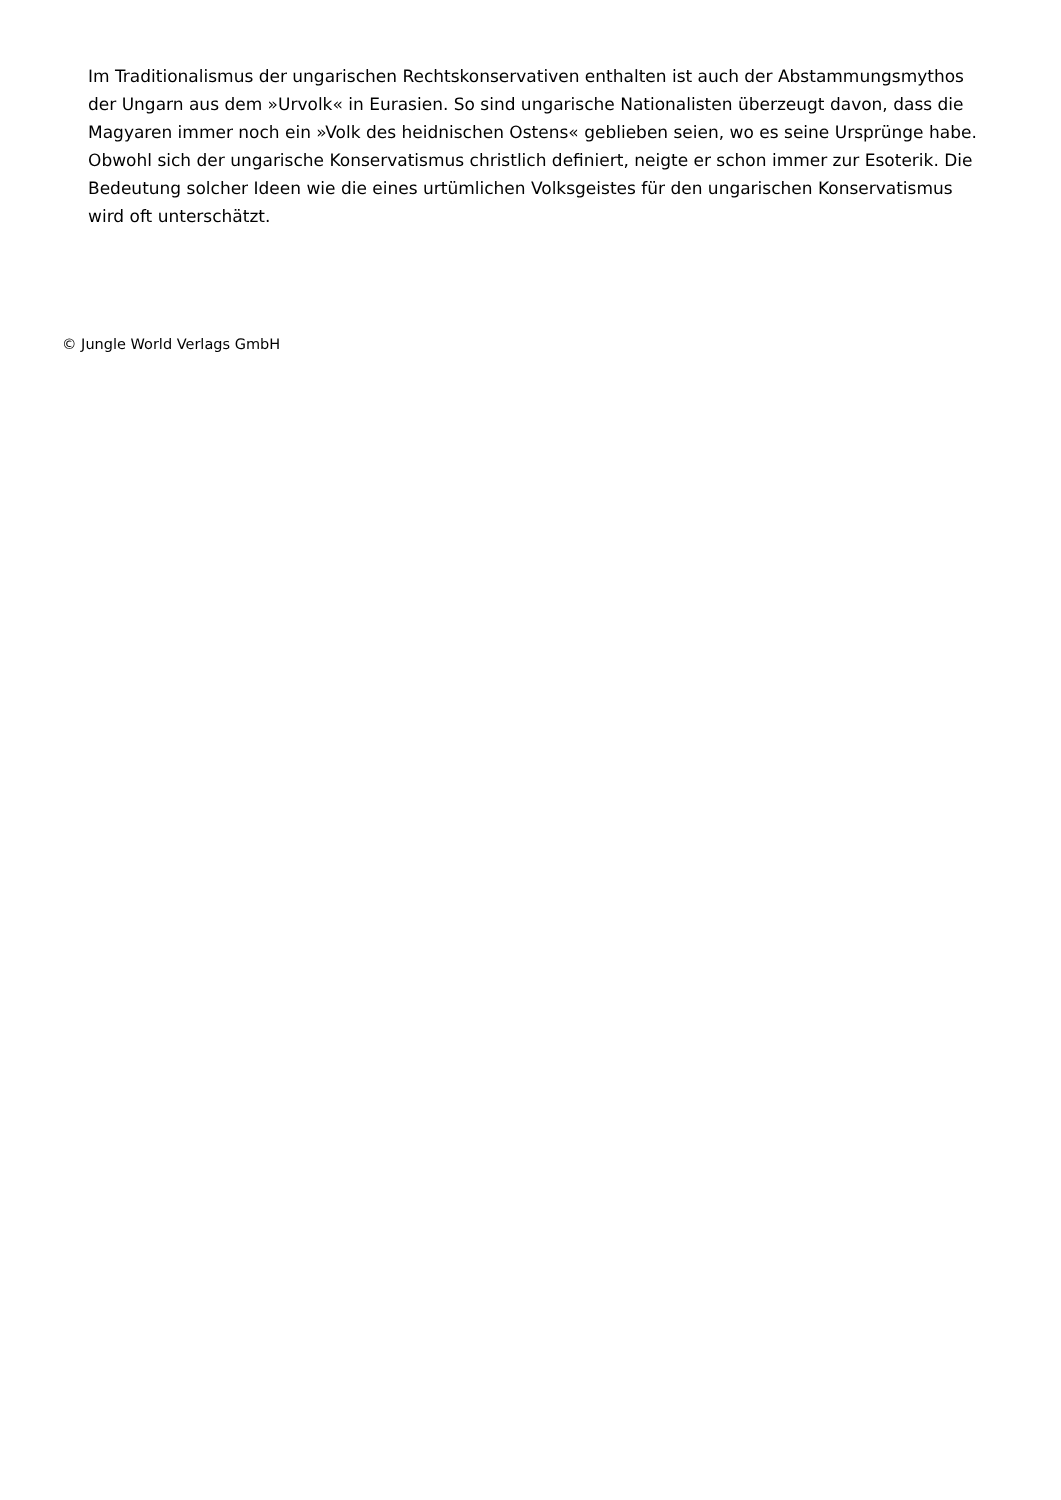Im Traditionalismus der ungarischen Rechtskonservativen enthalten ist auch der Abstammungsmythos der Ungarn aus dem »Urvolk« in Eurasien. So sind ungarische Nationalisten überzeugt davon, dass die Magyaren immer noch ein »Volk des heidnischen Ostens« geblieben seien, wo es seine Ursprünge habe. Obwohl sich der ungarische Konservatismus christlich definiert, neigte er schon immer zur Esoterik. Die Bedeutung solcher Ideen wie die eines urtümlichen Volksgeistes für den ungarischen Konservatismus wird oft unterschätzt.
© Jungle World Verlags GmbH